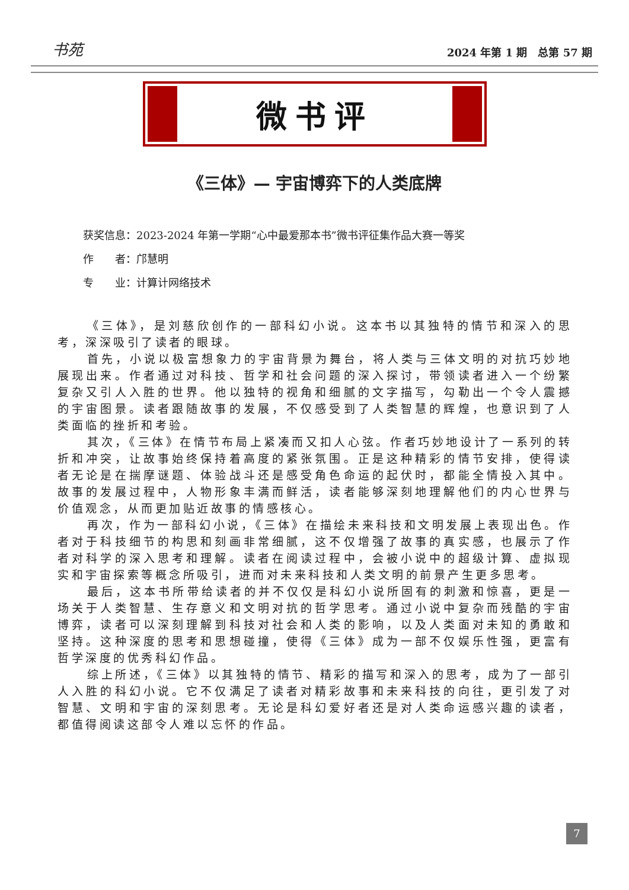书苑 2024 年第 1 期　总第 57 期
微书评
《三体》— 宇宙博弈下的人类底牌
获奖信息：2023-2024 年第一学期“心中最爱那本书”微书评征集作品大赛一等奖
作　　者：邝慧明
专　　业：计算计网络技术
《三体》，是刘慈欣创作的一部科幻小说。这本书以其独特的情节和深入的思考，深深吸引了读者的眼球。
首先，小说以极富想象力的宇宙背景为舞台，将人类与三体文明的对抗巧妙地展现出来。作者通过对科技、哲学和社会问题的深入探讨，带领读者进入一个纷繁复杂又引人入胜的世界。他以独特的视角和细腻的文字描写，勾勒出一个令人震撼的宇宙图景。读者跟随故事的发展，不仅感受到了人类智慧的辉煌，也意识到了人类面临的挫折和考验。
其次，《三体》在情节布局上紧凑而又扣人心弦。作者巧妙地设计了一系列的转折和冲突，让故事始终保持着高度的紧张氛围。正是这种精彩的情节安排，使得读者无论是在揣摩谜题、体验战斗还是感受角色命运的起伏时，都能全情投入其中。故事的发展过程中，人物形象丰满而鲜活，读者能够深刻地理解他们的内心世界与价值观念，从而更加贴近故事的情感核心。
再次，作为一部科幻小说，《三体》在描绘未来科技和文明发展上表现出色。作者对于科技细节的构思和刻画非常细腻，这不仅增强了故事的真实感，也展示了作者对科学的深入思考和理解。读者在阅读过程中，会被小说中的超级计算、虚拟现实和宇宙探索等概念所吸引，进而对未来科技和人类文明的前景产生更多思考。
最后，这本书所带给读者的并不仅仅是科幻小说所固有的刺激和惊喜，更是一场关于人类智慧、生存意义和文明对抗的哲学思考。通过小说中复杂而残酷的宇宙博弈，读者可以深刻理解到科技对社会和人类的影响，以及人类面对未知的勇敢和坚持。这种深度的思考和思想碰撞，使得《三体》成为一部不仅娱乐性强，更富有哲学深度的优秀科幻作品。
综上所述，《三体》以其独特的情节、精彩的描写和深入的思考，成为了一部引人入胜的科幻小说。它不仅满足了读者对精彩故事和未来科技的向往，更引发了对智慧、文明和宇宙的深刻思考。无论是科幻爱好者还是对人类命运感兴趣的读者，都值得阅读这部令人难以忘怀的作品。
7